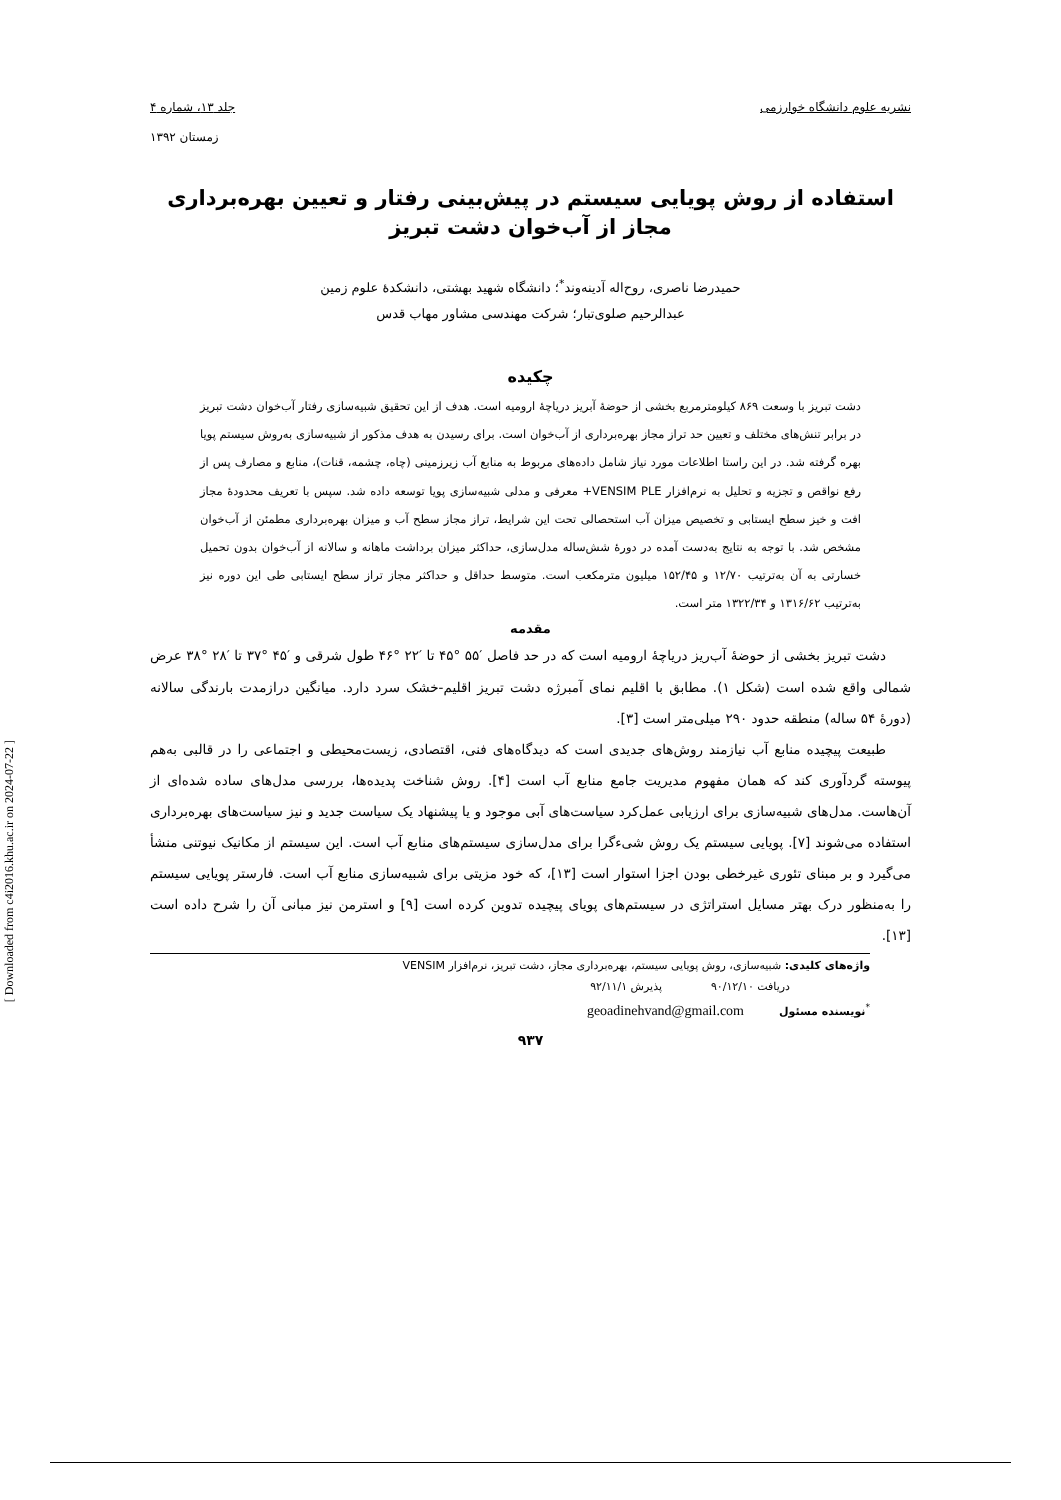نشریه علوم دانشگاه خوارزمی جلد ۱۳، شماره ۴
زمستان ۱۳۹۲
استفاده از روش پویایی سیستم در پیش‌بینی رفتار و تعیین بهره‌برداری
مجاز از آب‌خوان دشت تبریز
حمیدرضا ناصری، روح‌اله آدینه‌وند<sup>*</sup>؛ دانشگاه شهید بهشتی، دانشکدهٔ علوم زمین
عبدالرحیم صلوی‌تبار؛ شرکت مهندسی مشاور مهاب قدس
چکیده
دشت تبریز با وسعت ۸۶۹ کیلومترمربع بخشی از حوضهٔ آبریز دریاچهٔ ارومیه است. هدف از این تحقیق شبیه‌سازی رفتار آب‌خوان دشت تبریز در برابر تنش‌های مختلف و تعیین حد تراز مجاز بهره‌برداری از آب‌خوان است. برای رسیدن به هدف مذکور از شبیه‌سازی به‌روش سیستم پویا بهره گرفته شد. در این راستا اطلاعات مورد نیاز شامل داده‌های مربوط به منابع آب زیرزمینی (چاه، چشمه، قنات)، منابع و مصارف پس از رفع نواقص و تجزیه و تحلیل به نرم‌افزار VENSIM PLE+ معرفی و مدلی شبیه‌سازی پویا توسعه داده شد. سپس با تعریف محدودهٔ مجاز افت و خیز سطح ایستابی و تخصیص میزان آب استحصالی تحت این شرایط، تراز مجاز سطح آب و میزان بهره‌برداری مطمئن از آب‌خوان مشخص شد. با توجه به نتایج به‌دست آمده در دورهٔ شش‌ساله مدل‌سازی، حداکثر میزان برداشت ماهانه و سالانه از آب‌خوان بدون تحمیل خسارتی به آن به‌ترتیب ۱۲/۷۰ و ۱۵۲/۴۵ میلیون مترمکعب است. متوسط حداقل و حداکثر مجاز تراز سطح ایستابی طی این دوره نیز به‌ترتیب ۱۳۱۶/۶۲ و ۱۳۲۲/۳۴ متر است.
مقدمه
دشت تبریز بخشی از حوضهٔ آب‌ریز دریاچهٔ ارومیه است که در حد فاصل ′۵۵ °۴۵ تا ′۲۲ °۴۶ طول شرقی و ′۴۵ °۳۷ تا ′۲۸ °۳۸ عرض شمالی واقع شده است (شکل ۱). مطابق با اقلیم نمای آمبرژه دشت تبریز اقلیم-خشک سرد دارد. میانگین درازمدت بارندگی سالانه (دورهٔ ۵۴ ساله) منطقه حدود ۲۹۰ میلی‌متر است [۳].
طبیعت پیچیده منابع آب نیازمند روش‌های جدیدی است که دیدگاه‌های فنی، اقتصادی، زیست‌محیطی و اجتماعی را در قالبی به‌هم پیوسته گردآوری کند که همان مفهوم مدیریت جامع منابع آب است [۴]. روش شناخت پدیده‌ها، بررسی مدل‌های ساده شده‌ای از آن‌هاست. مدل‌های شبیه‌سازی برای ارزیابی عمل‌کرد سیاست‌های آبی موجود و یا پیشنهاد یک سیاست جدید و نیز سیاست‌های بهره‌برداری استفاده می‌شوند [۷]. پویایی سیستم یک روش شیءگرا برای مدل‌سازی سیستم‌های منابع آب است. این سیستم از مکانیک نیوتنی منشأ می‌گیرد و بر مبنای تئوری غیرخطی بودن اجزا استوار است [۱۳]، که خود مزیتی برای شبیه‌سازی منابع آب است. فارستر پویایی سیستم را به‌منظور درک بهتر مسایل استراتژی در سیستم‌های پویای پیچیده تدوین کرده است [۹] و استرمن نیز مبانی آن را شرح داده است [۱۳].
واژه‌های کلیدی: شبیه‌سازی، روش پویایی سیستم، بهره‌برداری مجاز، دشت تبریز، نرم‌افزار VENSIM
دریافت ۹۰/۱۲/۱۰ پذیرش ۹۲/۱۱/۱
<sup>*</sup> نویسنده مسئول geoadinehvand@gmail.com
۹۳۷
[ Downloaded from c4i2016.khu.ac.ir on 2024-07-22 ]